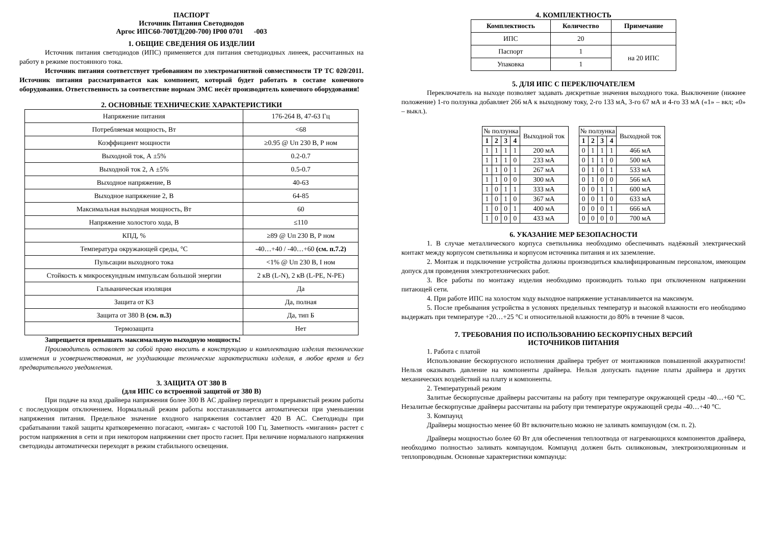ПАСПОРТ
Источник Питания Светодиодов
Аргос ИПС60-700ТД(200-700) IP00 0701 -003
1. ОБЩИЕ СВЕДЕНИЯ ОБ ИЗДЕЛИИ
Источник питания светодиодов (ИПС) применяется для питания светодиодных линеек, рассчитанных на работу в режиме постоянного тока.
Источник питания соответствует требованиям по электромагнитной совместимости ТР ТС 020/2011. Источник питания рассматривается как компонент, который будет работать в составе конечного оборудования. Ответственность за соответствие нормам ЭМС несёт производитель конечного оборудования!
2. ОСНОВНЫЕ ТЕХНИЧЕСКИЕ ХАРАКТЕРИСТИКИ
| Напряжение питания | 176-264 В, 47-63 Гц |
| Потребляемая мощность, Вт | <68 |
| Коэффициент мощности | ≥0.95 @ Uп 230 В, Р ном |
| Выходной ток, А ±5% | 0.2-0.7 |
| Выходной ток 2, А ±5% | 0.5-0.7 |
| Выходное напряжение, В | 40-63 |
| Выходное напряжение 2, В | 64-85 |
| Максимальная выходная мощность, Вт | 60 |
| Напряжение холостого хода, В | ≤110 |
| КПД, % | ≥89 @ Uп 230 В, Р ном |
| Температура окружающей среды, °С | -40…+40 / -40…+60 (см. п.7.2) |
| Пульсации выходного тока | <1% @ Uп 230 В, I ном |
| Стойкость к микросекундным импульсам большой энергии | 2 кВ (L-N), 2 кВ (L-PE, N-PE) |
| Гальваническая изоляция | Да |
| Защита от КЗ | Да, полная |
| Защита от 380 В (см. п.3) | Да, тип Б |
| Термозащита | Нет |
Запрещается превышать максимальную выходную мощность!
Производитель оставляет за собой право вносить в конструкцию и комплектацию изделия технические изменения и усовершенствования, не ухудшающие технические характеристики изделия, в любое время и без предварительного уведомления.
3. ЗАЩИТА ОТ 380 В
(для ИПС со встроенной защитой от 380 В)
При подаче на вход драйвера напряжения более 300 В АС драйвер переходит в прерывистый режим работы с последующим отключением. Нормальный режим работы восстанавливается автоматически при уменьшении напряжения питания. Предельное значение входного напряжения составляет 420 В АС. Светодиоды при срабатывании такой защиты кратковременно погасают, «мигая» с частотой 100 Гц. Заметность «мигания» растет с ростом напряжения в сети и при некотором напряжении свет просто гаснет. При величине нормального напряжения светодиоды автоматически переходят в режим стабильного освещения.
4. КОМПЛЕКТНОСТЬ
| Комплектность | Количество | Примечание |
| --- | --- | --- |
| ИПС | 20 | |
| Паспорт | 1 | на 20 ИПС |
| Упаковка | 1 | |
5. ДЛЯ ИПС С ПЕРЕКЛЮЧАТЕЛЕМ
Переключатель на выходе позволяет задавать дискретные значения выходного тока. Выключение (нижнее положение) 1-го ползунка добавляет 266 мА к выходному току, 2-го 133 мА, 3-го 67 мА и 4-го 33 мА («1» – вкл; «0» – выкл.).
| № ползунка | | | | Выходной ток |
| 1 | 2 | 3 | 4 | |
| 1 | 1 | 1 | 1 | 200 мА |
| 1 | 1 | 1 | 0 | 233 мА |
| 1 | 1 | 0 | 1 | 267 мА |
| 1 | 1 | 0 | 0 | 300 мА |
| 1 | 0 | 1 | 1 | 333 мА |
| 1 | 0 | 1 | 0 | 367 мА |
| 1 | 0 | 0 | 1 | 400 мА |
| 1 | 0 | 0 | 0 | 433 мА |
| № ползунка | | | | Выходной ток |
| 1 | 2 | 3 | 4 | |
| 0 | 1 | 1 | 1 | 466 мА |
| 0 | 1 | 1 | 0 | 500 мА |
| 0 | 1 | 0 | 1 | 533 мА |
| 0 | 1 | 0 | 0 | 566 мА |
| 0 | 0 | 1 | 1 | 600 мА |
| 0 | 0 | 1 | 0 | 633 мА |
| 0 | 0 | 0 | 1 | 666 мА |
| 0 | 0 | 0 | 0 | 700 мА |
6. УКАЗАНИЕ МЕР БЕЗОПАСНОСТИ
1. В случае металлического корпуса светильника необходимо обеспечивать надёжный электрический контакт между корпусом светильника и корпусом источника питания и их заземление.
2. Монтаж и подключение устройства должны производиться квалифицированным персоналом, имеющим допуск для проведения электротехнических работ.
3. Все работы по монтажу изделия необходимо производить только при отключенном напряжении питающей сети.
4. При работе ИПС на холостом ходу выходное напряжение устанавливается на максимум.
5. После пребывания устройства в условиях предельных температур и высокой влажности его необходимо выдержать при температуре +20…+25 °С и относительной влажности до 80% в течение 8 часов.
7. ТРЕБОВАНИЯ ПО ИСПОЛЬЗОВАНИЮ БЕСКОРПУСНЫХ ВЕРСИЙ
ИСТОЧНИКОВ ПИТАНИЯ
1. Работа с платой
Использование бескорпусного исполнения драйвера требует от монтажников повышенной аккуратности! Нельзя оказывать давление на компоненты драйвера. Нельзя допускать падение платы драйвера и других механических воздействий на плату и компоненты.
2. Температурный режим
Залитые бескорпусные драйверы рассчитаны на работу при температуре окружающей среды -40…+60 °С. Незалитые бескорпусные драйверы рассчитаны на работу при температуре окружающей среды -40…+40 °С.
3. Компаунд
Драйверы мощностью менее 60 Вт включительно можно не заливать компаундом (см. п. 2).
Драйверы мощностью более 60 Вт для обеспечения теплоотвода от нагревающихся компонентов драйвера, необходимо полностью заливать компаундом. Компаунд должен быть силиконовым, электроизоляционным и теплопроводным. Основные характеристики компаунда: